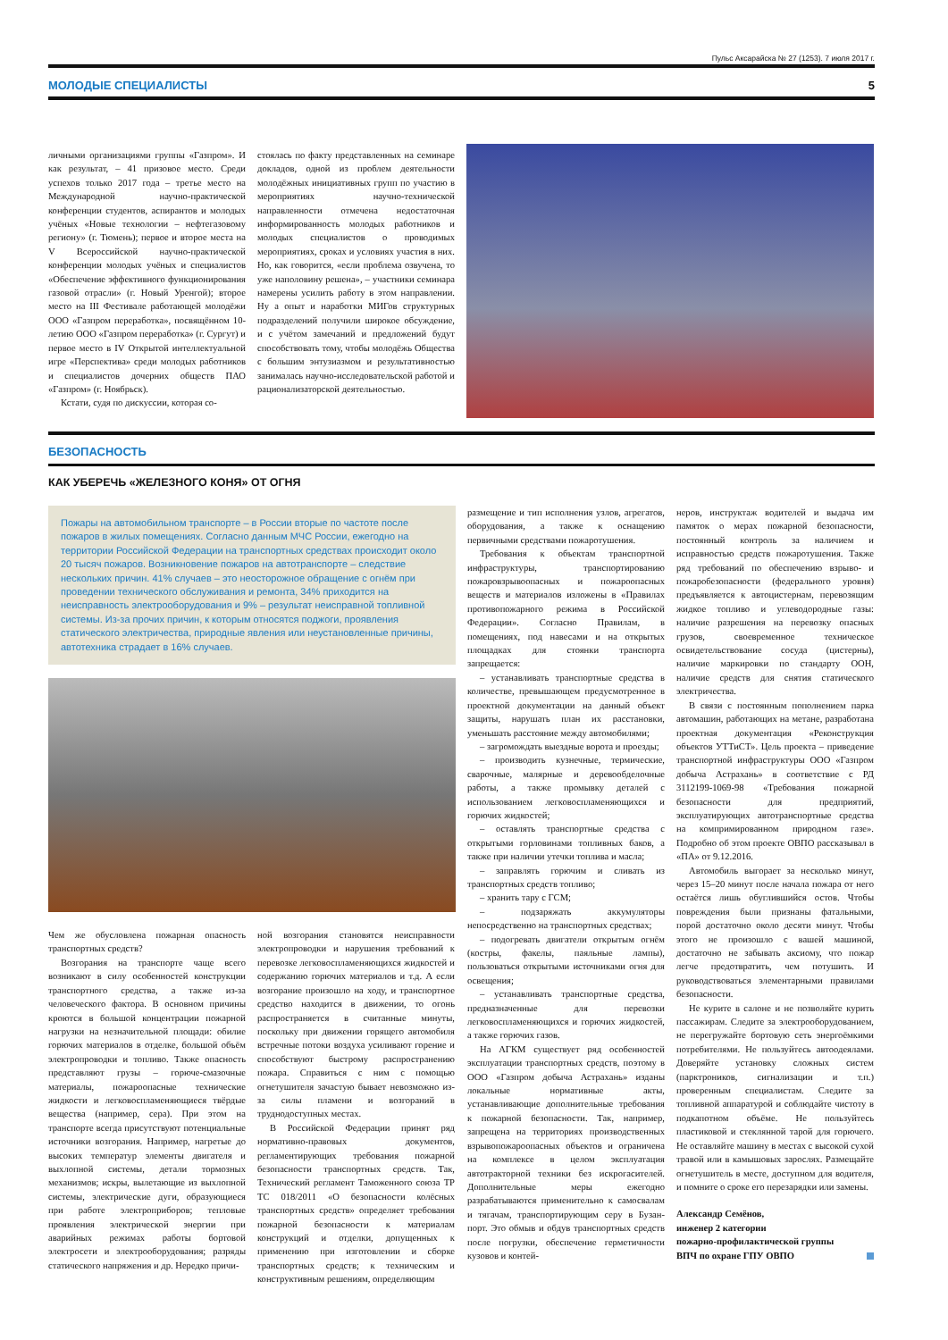Пульс Аксарайска № 27 (1253). 7 июля 2017 г.
МОЛОДЫЕ СПЕЦИАЛИСТЫ 5
личными организациями группы «Газпром». И как результат, – 41 призовое место. Среди успехов только 2017 года – третье место на Международной научно-практической конференции студентов, аспирантов и молодых учёных «Новые технологии – нефтегазовому региону» (г. Тюмень); первое и второе места на V Всероссийской научно-практической конференции молодых учёных и специалистов «Обеспечение эффективного функционирования газовой отрасли» (г. Новый Уренгой); второе место на III Фестивале работающей молодёжи ООО «Газпром переработка», посвящённом 10-летию ООО «Газпром переработка» (г. Сургут) и первое место в IV Открытой интеллектуальной игре «Перспектива» среди молодых работников и специалистов дочерних обществ ПАО «Газпром» (г. Ноябрьск).
Кстати, судя по дискуссии, которая со-
стоялась по факту представленных на семинаре докладов, одной из проблем деятельности молодёжных инициативных групп по участию в мероприятиях научно-технической направленности отмечена недостаточная информированность молодых работников и молодых специалистов о проводимых мероприятиях, сроках и условиях участия в них. Но, как говорится, «если проблема озвучена, то уже наполовину решена», – участники семинара намерены усилить работу в этом направлении. Ну а опыт и наработки МИГов структурных подразделений получили широкое обсуждение, и с учётом замечаний и предложений будут способствовать тому, чтобы молодёжь Общества с большим энтузиазмом и результативностью занималась научно-исследовательской работой и рационализаторской деятельностью.
БЕЗОПАСНОСТЬ
КАК УБЕРЕЧЬ «ЖЕЛЕЗНОГО КОНЯ» ОТ ОГНЯ
Пожары на автомобильном транспорте – в России вторые по частоте после пожаров в жилых помещениях. Согласно данным МЧС России, ежегодно на территории Российской Федерации на транспортных средствах происходит около 20 тысяч пожаров. Возникновение пожаров на автотранспорте – следствие нескольких причин. 41% случаев – это неосторожное обращение с огнём при проведении технического обслуживания и ремонта, 34% приходится на неисправность электрооборудования и 9% – результат неисправной топливной системы. Из-за прочих причин, к которым относятся поджоги, проявления статического электричества, природные явления или неустановленные причины, автотехника страдает в 16% случаев.
Чем же обусловлена пожарная опасность транспортных средств?
Возгорания на транспорте чаще всего возникают в силу особенностей конструкции транспортного средства, а также из-за человеческого фактора. В основном причины кроются в большой концентрации пожарной нагрузки на незначительной площади: обилие горючих материалов в отделке, большой объём электропроводки и топливо. Также опасность представляют грузы – горюче-смазочные материалы, пожароопасные технические жидкости и легковоспламеняющиеся твёрдые вещества (например, сера). При этом на транспорте всегда присутствуют потенциальные источники возгорания. Например, нагретые до высоких температур элементы двигателя и выхлопной системы, детали тормозных механизмов; искры, вылетающие из выхлопной системы, электрические дуги, образующиеся при работе электроприборов; тепловые проявления электрической энергии при аварийных режимах работы бортовой электросети и электрооборудования; разряды статического напряжения и др. Нередко причи-
ной возгорания становятся неисправности электропроводки и нарушения требований к перевозке легковоспламеняющихся жидкостей и содержанию горючих материалов и т.д. А если возгорание произошло на ходу, и транспортное средство находится в движении, то огонь распространяется в считанные минуты, поскольку при движении горящего автомобиля встречные потоки воздуха усиливают горение и способствуют быстрому распространению пожара. Справиться с ним с помощью огнетушителя зачастую бывает невозможно из-за силы пламени и возгораний в труднодоступных местах.
В Российской Федерации принят ряд нормативно-правовых документов, регламентирующих требования пожарной безопасности транспортных средств. Так, Технический регламент Таможенного союза ТР ТС 018/2011 «О безопасности колёсных транспортных средств» определяет требования пожарной безопасности к материалам конструкций и отделки, допущенных к применению при изготовлении и сборке транспортных средств; к техническим и конструктивным решениям, определяющим
размещение и тип исполнения узлов, агрегатов, оборудования, а также к оснащению первичными средствами пожаротушения.
Требования к объектам транспортной инфраструктуры, транспортированию пожаровзрывоопасных и пожароопасных веществ и материалов изложены в «Правилах противопожарного режима в Российской Федерации». Согласно Правилам, в помещениях, под навесами и на открытых площадках для стоянки транспорта запрещается:
– устанавливать транспортные средства в количестве, превышающем предусмотренное в проектной документации на данный объект защиты, нарушать план их расстановки, уменьшать расстояние между автомобилями;
– загромождать выездные ворота и проезды;
– производить кузнечные, термические, сварочные, малярные и деревообделочные работы, а также промывку деталей с использованием легковоспламеняющихся и горючих жидкостей;
– оставлять транспортные средства с открытыми горловинами топливных баков, а также при наличии утечки топлива и масла;
– заправлять горючим и сливать из транспортных средств топливо;
– хранить тару с ГСМ;
– подзаряжать аккумуляторы непосредственно на транспортных средствах;
– подогревать двигатели открытым огнём (костры, факелы, паяльные лампы), пользоваться открытыми источниками огня для освещения;
– устанавливать транспортные средства, предназначенные для перевозки легковоспламеняющихся и горючих жидкостей, а также горючих газов.
На АГКМ существует ряд особенностей эксплуатации транспортных средств, поэтому в ООО «Газпром добыча Астрахань» изданы локальные нормативные акты, устанавливающие дополнительные требования к пожарной безопасности. Так, например, запрещена на территориях производственных взрывопожароопасных объектов и ограничена на комплексе в целом эксплуатация автотракторной техники без искрогасителей. Дополнительные меры ежегодно разрабатываются применительно к самосвалам и тягачам, транспортирующим серу в Бузан-порт. Это обмыв и обдув транспортных средств после погрузки, обеспечение герметичности кузовов и контей-
неров, инструктаж водителей и выдача им памяток о мерах пожарной безопасности, постоянный контроль за наличием и исправностью средств пожаротушения. Также ряд требований по обеспечению взрыво- и пожаробезопасности (федерального уровня) предъявляется к автоцистернам, перевозящим жидкое топливо и углеводородные газы: наличие разрешения на перевозку опасных грузов, своевременное техническое освидетельствование сосуда (цистерны), наличие маркировки по стандарту ООН, наличие средств для снятия статического электричества.
В связи с постоянным пополнением парка автомашин, работающих на метане, разработана проектная документация «Реконструкция объектов УТТиСТ». Цель проекта – приведение транспортной инфраструктуры ООО «Газпром добыча Астрахань» в соответствие с РД 3112199-1069-98 «Требования пожарной безопасности для предприятий, эксплуатирующих автотранспортные средства на компримированном природном газе». Подробно об этом проекте ОВПО рассказывал в «ПА» от 9.12.2016.
Автомобиль выгорает за несколько минут, через 15–20 минут после начала пожара от него остаётся лишь обуглившийся остов. Чтобы повреждения были признаны фатальными, порой достаточно около десяти минут. Чтобы этого не произошло с вашей машиной, достаточно не забывать аксиому, что пожар легче предотвратить, чем потушить. И руководствоваться элементарными правилами безопасности.
Не курите в салоне и не позволяйте курить пассажирам. Следите за электрооборудованием, не перегружайте бортовую сеть энергоёмкими потребителями. Не пользуйтесь автоодеялами. Доверяйте установку сложных систем (парктроников, сигнализации и т.п.) проверенным специалистам. Следите за топливной аппаратурой и соблюдайте чистоту в подкапотном объёме. Не пользуйтесь пластиковой и стеклянной тарой для горючего. Не оставляйте машину в местах с высокой сухой травой или в камышовых зарослях. Размещайте огнетушитель в месте, доступном для водителя, и помните о сроке его перезарядки или замены.
Александр Семёнов,
инженер 2 категории
пожарно-профилактической группы
ВПЧ по охране ГПУ ОВПО